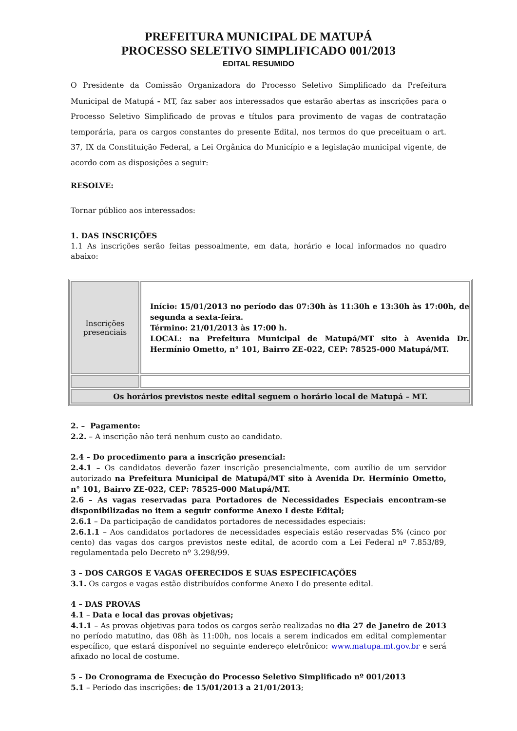PREFEITURA MUNICIPAL DE MATUPÁ
PROCESSO SELETIVO SIMPLIFICADO 001/2013
EDITAL RESUMIDO
O Presidente da Comissão Organizadora do Processo Seletivo Simplificado da Prefeitura Municipal de Matupá - MT, faz saber aos interessados que estarão abertas as inscrições para o Processo Seletivo Simplificado de provas e títulos para provimento de vagas de contratação temporária, para os cargos constantes do presente Edital, nos termos do que preceituam o art. 37, IX da Constituição Federal, a Lei Orgânica do Município e a legislação municipal vigente, de acordo com as disposições a seguir:
RESOLVE:
Tornar público aos interessados:
1. DAS INSCRIÇÕES
1.1 As inscrições serão feitas pessoalmente, em data, horário e local informados no quadro abaixo:
| Inscrições presenciais | Início: 15/01/2013 no período das 07:30h às 11:30h e 13:30h às 17:00h, de segunda a sexta-feira. Término: 21/01/2013 às 17:00 h. LOCAL: na Prefeitura Municipal de Matupá/MT sito à Avenida Dr. Hermínio Ometto, n° 101, Bairro ZE-022, CEP: 78525-000 Matupá/MT. |
| Os horários previstos neste edital seguem o horário local de Matupá – MT. | |
2. – Pagamento:
2.2. – A inscrição não terá nenhum custo ao candidato.
2.4 – Do procedimento para a inscrição presencial:
2.4.1 – Os candidatos deverão fazer inscrição presencialmente, com auxílio de um servidor autorizado na Prefeitura Municipal de Matupá/MT sito à Avenida Dr. Hermínio Ometto, n° 101, Bairro ZE-022, CEP: 78525-000 Matupá/MT.
2.6 – As vagas reservadas para Portadores de Necessidades Especiais encontram-se disponibilizadas no item a seguir conforme Anexo I deste Edital;
2.6.1 – Da participação de candidatos portadores de necessidades especiais:
2.6.1.1 – Aos candidatos portadores de necessidades especiais estão reservadas 5% (cinco por cento) das vagas dos cargos previstos neste edital, de acordo com a Lei Federal nº 7.853/89, regulamentada pelo Decreto nº 3.298/99.
3 – DOS CARGOS E VAGAS OFERECIDOS E SUAS ESPECIFICAÇÕES
3.1. Os cargos e vagas estão distribuídos conforme Anexo I do presente edital.
4 – DAS PROVAS
4.1 – Data e local das provas objetivas;
4.1.1 – As provas objetivas para todos os cargos serão realizadas no dia 27 de Janeiro de 2013 no período matutino, das 08h às 11:00h, nos locais a serem indicados em edital complementar específico, que estará disponível no seguinte endereço eletrônico: www.matupa.mt.gov.br e será afixado no local de costume.
5 – Do Cronograma de Execução do Processo Seletivo Simplificado nº 001/2013
5.1 – Período das inscrições: de 15/01/2013 a 21/01/2013;